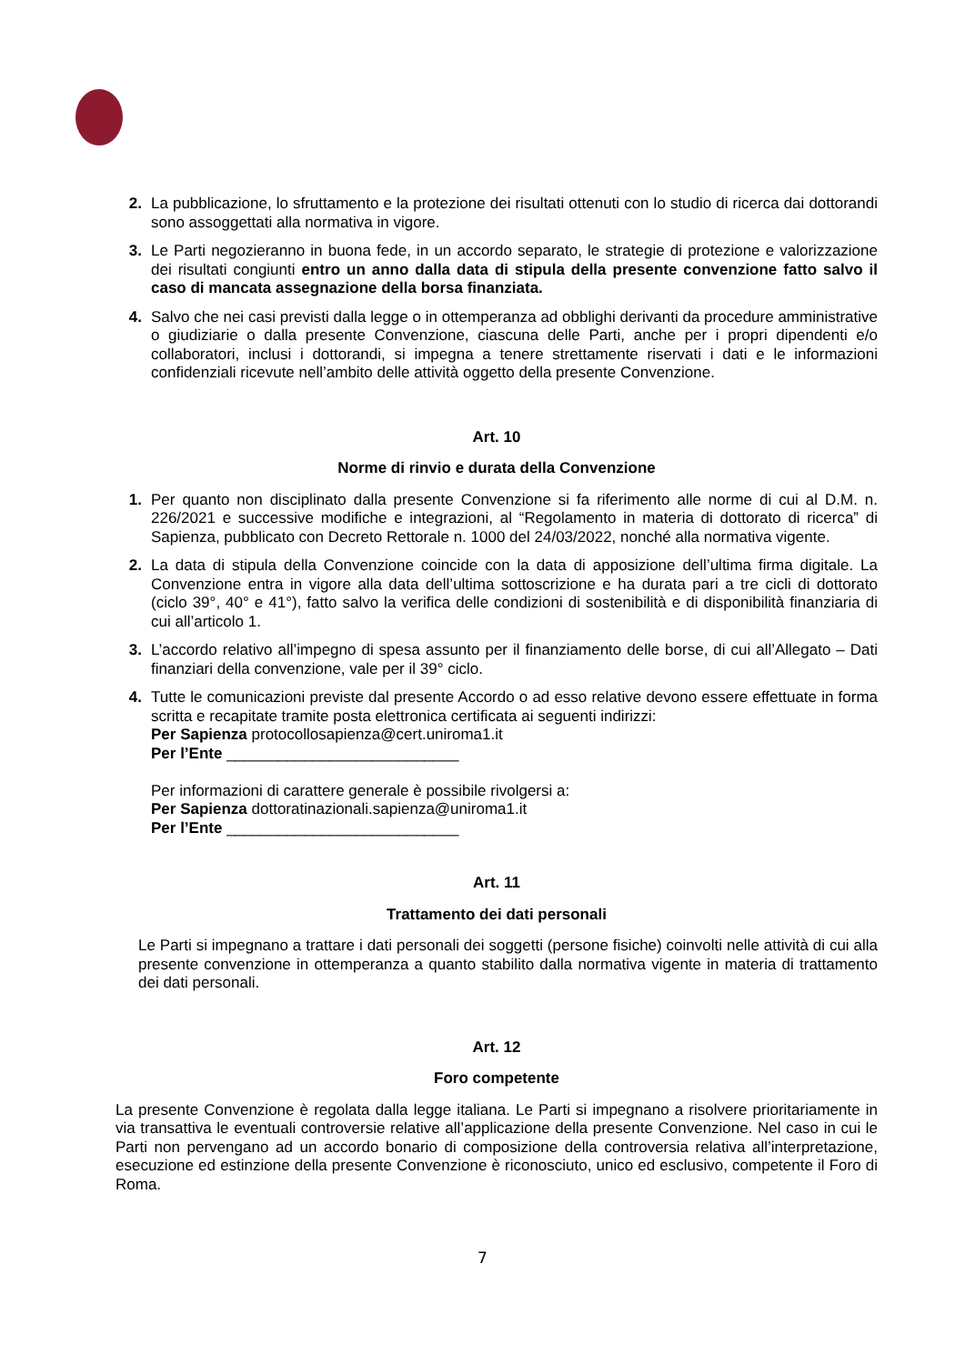2. La pubblicazione, lo sfruttamento e la protezione dei risultati ottenuti con lo studio di ricerca dai dottorandi sono assoggettati alla normativa in vigore.
3. Le Parti negozieranno in buona fede, in un accordo separato, le strategie di protezione e valorizzazione dei risultati congiunti entro un anno dalla data di stipula della presente convenzione fatto salvo il caso di mancata assegnazione della borsa finanziata.
4. Salvo che nei casi previsti dalla legge o in ottemperanza ad obblighi derivanti da procedure amministrative o giudiziarie o dalla presente Convenzione, ciascuna delle Parti, anche per i propri dipendenti e/o collaboratori, inclusi i dottorandi, si impegna a tenere strettamente riservati i dati e le informazioni confidenziali ricevute nell’ambito delle attività oggetto della presente Convenzione.
Art. 10
Norme di rinvio e durata della Convenzione
1. Per quanto non disciplinato dalla presente Convenzione si fa riferimento alle norme di cui al D.M. n. 226/2021 e successive modifiche e integrazioni, al “Regolamento in materia di dottorato di ricerca” di Sapienza, pubblicato con Decreto Rettorale n. 1000 del 24/03/2022, nonché alla normativa vigente.
2. La data di stipula della Convenzione coincide con la data di apposizione dell’ultima firma digitale. La Convenzione entra in vigore alla data dell’ultima sottoscrizione e ha durata pari a tre cicli di dottorato (ciclo 39°, 40° e 41°), fatto salvo la verifica delle condizioni di sostenibilità e di disponibilità finanziaria di cui all’articolo 1.
3. L’accordo relativo all’impegno di spesa assunto per il finanziamento delle borse, di cui all’Allegato – Dati finanziari della convenzione, vale per il 39° ciclo.
4. Tutte le comunicazioni previste dal presente Accordo o ad esso relative devono essere effettuate in forma scritta e recapitate tramite posta elettronica certificata ai seguenti indirizzi:
Per Sapienza protocollosapienza@cert.uniroma1.it
Per l’Ente ___________________________
Per informazioni di carattere generale è possibile rivolgersi a:
Per Sapienza dottoratinazionali.sapienza@uniroma1.it
Per l’Ente ___________________________
Art. 11
Trattamento dei dati personali
Le Parti si impegnano a trattare i dati personali dei soggetti (persone fisiche) coinvolti nelle attività di cui alla presente convenzione in ottemperanza a quanto stabilito dalla normativa vigente in materia di trattamento dei dati personali.
Art. 12
Foro competente
La presente Convenzione è regolata dalla legge italiana. Le Parti si impegnano a risolvere prioritariamente in via transattiva le eventuali controversie relative all’applicazione della presente Convenzione. Nel caso in cui le Parti non pervengano ad un accordo bonario di composizione della controversia relativa all’interpretazione, esecuzione ed estinzione della presente Convenzione è riconosciuto, unico ed esclusivo, competente il Foro di Roma.
7